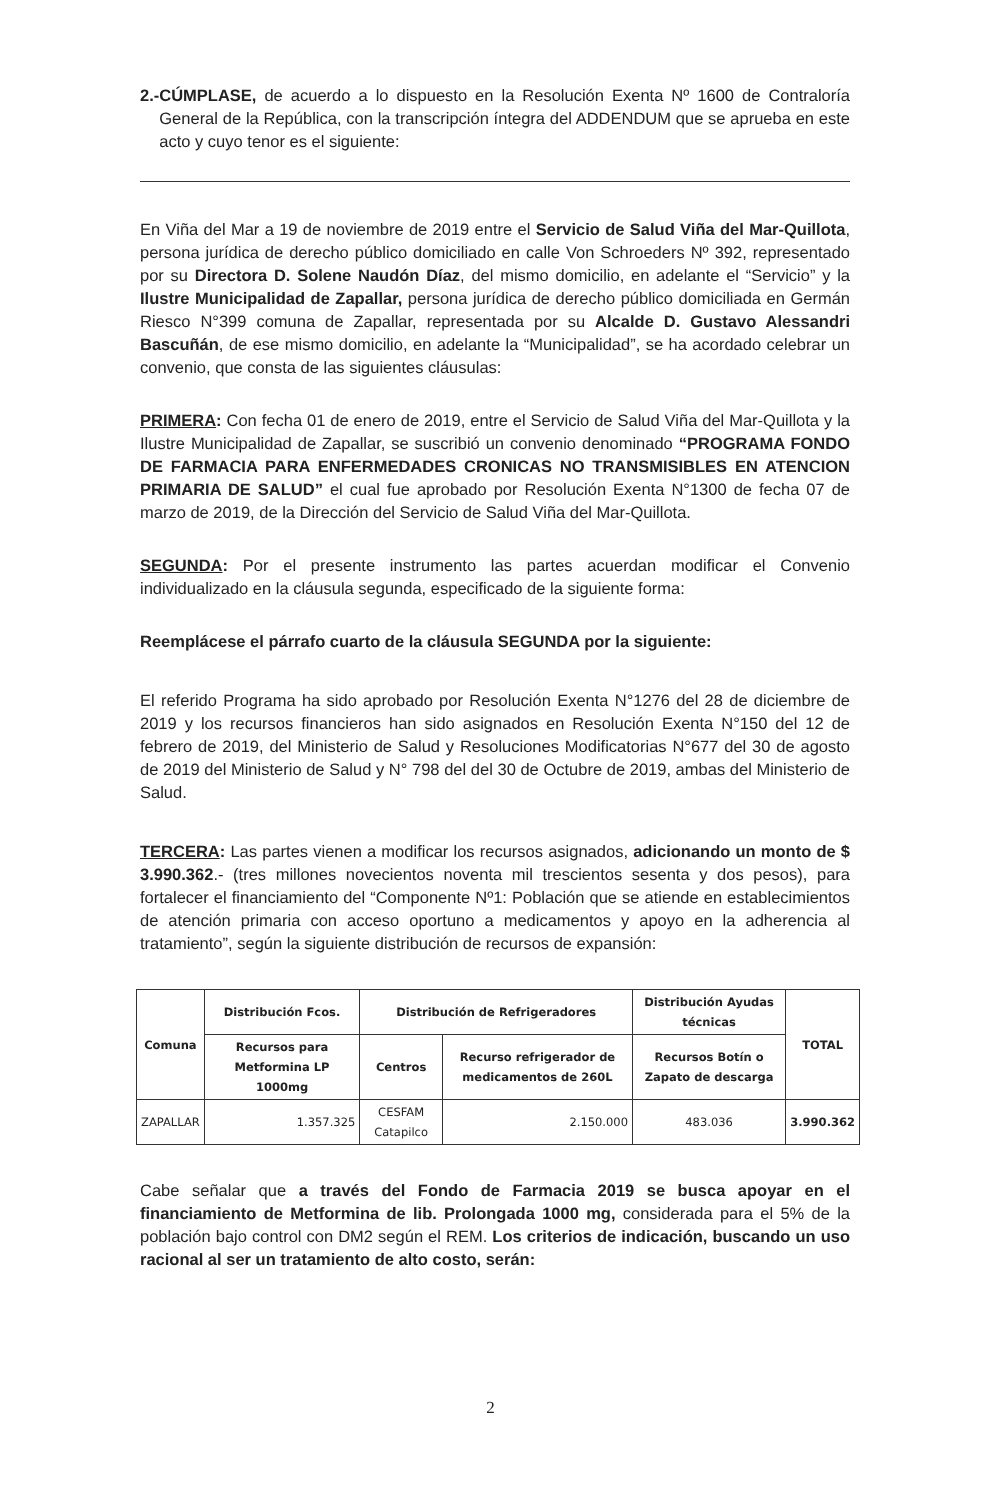2.- CÚMPLASE, de acuerdo a lo dispuesto en la Resolución Exenta Nº 1600 de Contraloría General de la República, con la transcripción íntegra del ADDENDUM que se aprueba en este acto y cuyo tenor es el siguiente:
En Viña del Mar a 19 de noviembre de 2019 entre el Servicio de Salud Viña del Mar-Quillota, persona jurídica de derecho público domiciliado en calle Von Schroeders Nº 392, representado por su Directora D. Solene Naudón Díaz, del mismo domicilio, en adelante el “Servicio” y la Ilustre Municipalidad de Zapallar, persona jurídica de derecho público domiciliada en Germán Riesco N°399 comuna de Zapallar, representada por su Alcalde D. Gustavo Alessandri Bascuñán, de ese mismo domicilio, en adelante la “Municipalidad”, se ha acordado celebrar un convenio, que consta de las siguientes cláusulas:
PRIMERA: Con fecha 01 de enero de 2019, entre el Servicio de Salud Viña del Mar-Quillota y la Ilustre Municipalidad de Zapallar, se suscribió un convenio denominado “PROGRAMA FONDO DE FARMACIA PARA ENFERMEDADES CRONICAS NO TRANSMISIBLES EN ATENCION PRIMARIA DE SALUD” el cual fue aprobado por Resolución Exenta N°1300 de fecha 07 de marzo de 2019, de la Dirección del Servicio de Salud Viña del Mar-Quillota.
SEGUNDA: Por el presente instrumento las partes acuerdan modificar el Convenio individualizado en la cláusula segunda, especificado de la siguiente forma:
Reemplácese el párrafo cuarto de la cláusula SEGUNDA por la siguiente:
El referido Programa ha sido aprobado por Resolución Exenta N°1276 del 28 de diciembre de 2019 y los recursos financieros han sido asignados en Resolución Exenta N°150 del 12 de febrero de 2019, del Ministerio de Salud y Resoluciones Modificatorias N°677 del 30 de agosto de 2019 del Ministerio de Salud y N° 798 del del 30 de Octubre de 2019, ambas del Ministerio de Salud.
TERCERA: Las partes vienen a modificar los recursos asignados, adicionando un monto de $ 3.990.362.- (tres millones novecientos noventa mil trescientos sesenta y dos pesos), para fortalecer el financiamiento del “Componente Nº1: Población que se atiende en establecimientos de atención primaria con acceso oportuno a medicamentos y apoyo en la adherencia al tratamiento”, según la siguiente distribución de recursos de expansión:
| Comuna | Distribución Fcos. | Distribución de Refrigeradores | | Distribución Ayudas técnicas | TOTAL |
| --- | --- | --- | --- | --- | --- |
| | Recursos para Metformina LP 1000mg | Centros | Recurso refrigerador de medicamentos de 260L | Recursos Botín o Zapato de descarga | |
| ZAPALLAR | 1.357.325 | CESFAM Catapilco | 2.150.000 | 483.036 | 3.990.362 |
Cabe señalar que a través del Fondo de Farmacia 2019 se busca apoyar en el financiamiento de Metformina de lib. Prolongada 1000 mg, considerada para el 5% de la población bajo control con DM2 según el REM. Los criterios de indicación, buscando un uso racional al ser un tratamiento de alto costo, serán:
2